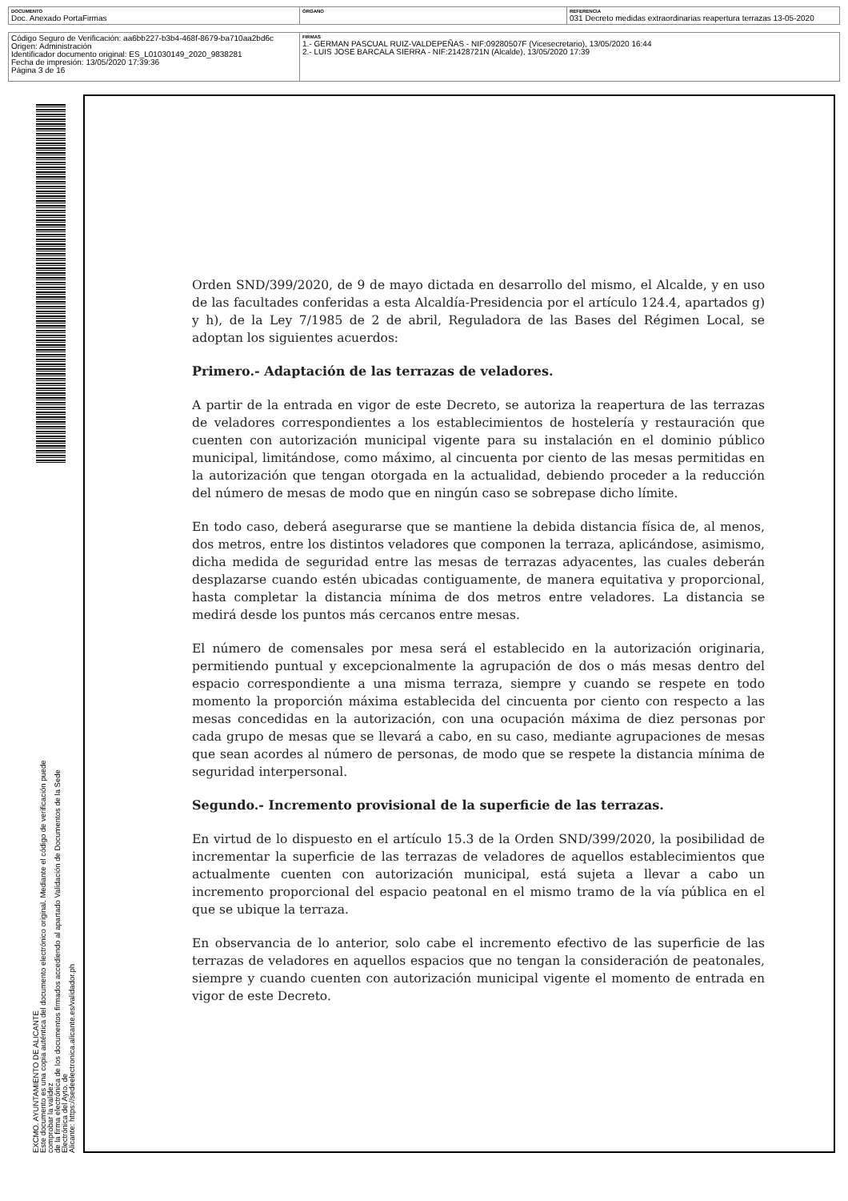| DOCUMENTO Doc. Anexado PortaFirmas | ÓRGANO | REFERENCIA 031 Decreto medidas extraordinarias reapertura terrazas 13-05-2020 |
| Código Seguro de Verificación: aa6bb227-b3b4-468f-8679-ba710aa2bd6c Origen: Administración Identificador documento original: ES_L01030149_2020_9838281 Fecha de impresión: 13/05/2020 17:39:36 Página 3 de 16 | FIRMAS 1.- GERMAN PASCUAL RUIZ-VALDEPEÑAS - NIF:09280507F (Vicesecretario), 13/05/2020 16:44 2.- LUIS JOSE BARCALA SIERRA - NIF:21428721N (Alcalde), 13/05/2020 17:39 |
EXCMO. AYUNTAMIENTO DE ALICANTE
Este documento es una copia auténtica del documento electrónico original. Mediante el código de verificación puede comprobar la validez
de la firma electrónica de los documentos firmados accediendo al apartado Validación de Documentos de la Sede Electrónica del Ayto. de
Alicante: https://sedeelectronica.alicante.es/validador.ph
Orden SND/399/2020, de 9 de mayo dictada en desarrollo del mismo, el Alcalde, y en uso de las facultades conferidas a esta Alcaldía-Presidencia por el artículo 124.4, apartados g) y h), de la Ley 7/1985 de 2 de abril, Reguladora de las Bases del Régimen Local, se adoptan los siguientes acuerdos:
Primero.- Adaptación de las terrazas de veladores.
A partir de la entrada en vigor de este Decreto, se autoriza la reapertura de las terrazas de veladores correspondientes a los establecimientos de hostelería y restauración que cuenten con autorización municipal vigente para su instalación en el dominio público municipal, limitándose, como máximo, al cincuenta por ciento de las mesas permitidas en la autorización que tengan otorgada en la actualidad, debiendo proceder a la reducción del número de mesas de modo que en ningún caso se sobrepase dicho límite.
En todo caso, deberá asegurarse que se mantiene la debida distancia física de, al menos, dos metros, entre los distintos veladores que componen la terraza, aplicándose, asimismo, dicha medida de seguridad entre las mesas de terrazas adyacentes, las cuales deberán desplazarse cuando estén ubicadas contiguamente, de manera equitativa y proporcional, hasta completar la distancia mínima de dos metros entre veladores. La distancia se medirá desde los puntos más cercanos entre mesas.
El número de comensales por mesa será el establecido en la autorización originaria, permitiendo puntual y excepcionalmente la agrupación de dos o más mesas dentro del espacio correspondiente a una misma terraza, siempre y cuando se respete en todo momento la proporción máxima establecida del cincuenta por ciento con respecto a las mesas concedidas en la autorización, con una ocupación máxima de diez personas por cada grupo de mesas que se llevará a cabo, en su caso, mediante agrupaciones de mesas que sean acordes al número de personas, de modo que se respete la distancia mínima de seguridad interpersonal.
Segundo.- Incremento provisional de la superficie de las terrazas.
En virtud de lo dispuesto en el artículo 15.3 de la Orden SND/399/2020, la posibilidad de incrementar la superficie de las terrazas de veladores de aquellos establecimientos que actualmente cuenten con autorización municipal, está sujeta a llevar a cabo un incremento proporcional del espacio peatonal en el mismo tramo de la vía pública en el que se ubique la terraza.
En observancia de lo anterior, solo cabe el incremento efectivo de las superficie de las terrazas de veladores en aquellos espacios que no tengan la consideración de peatonales, siempre y cuando cuenten con autorización municipal vigente el momento de entrada en vigor de este Decreto.